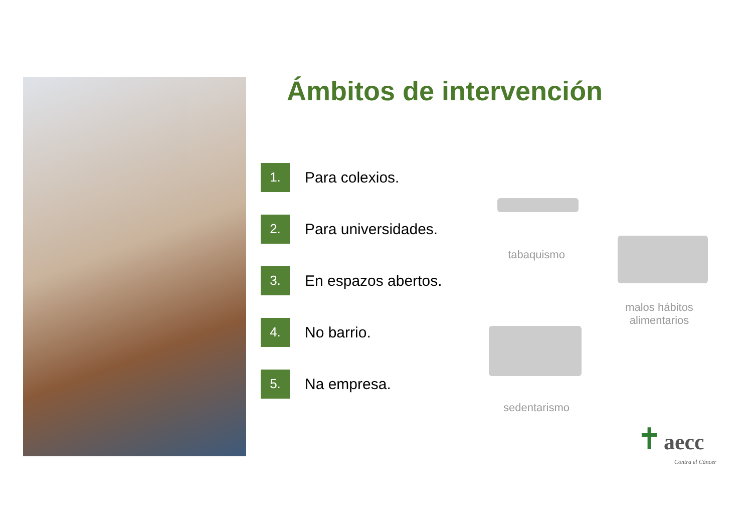Ámbitos de intervención
1.
Para colexios.
2.
Para universidades.
3.
En espazos abertos.
4.
No barrio.
5.
Na empresa.
tabaquismo
malos hábitos
alimentarios
sedentarismo
✝ aecc
Contra el Cáncer